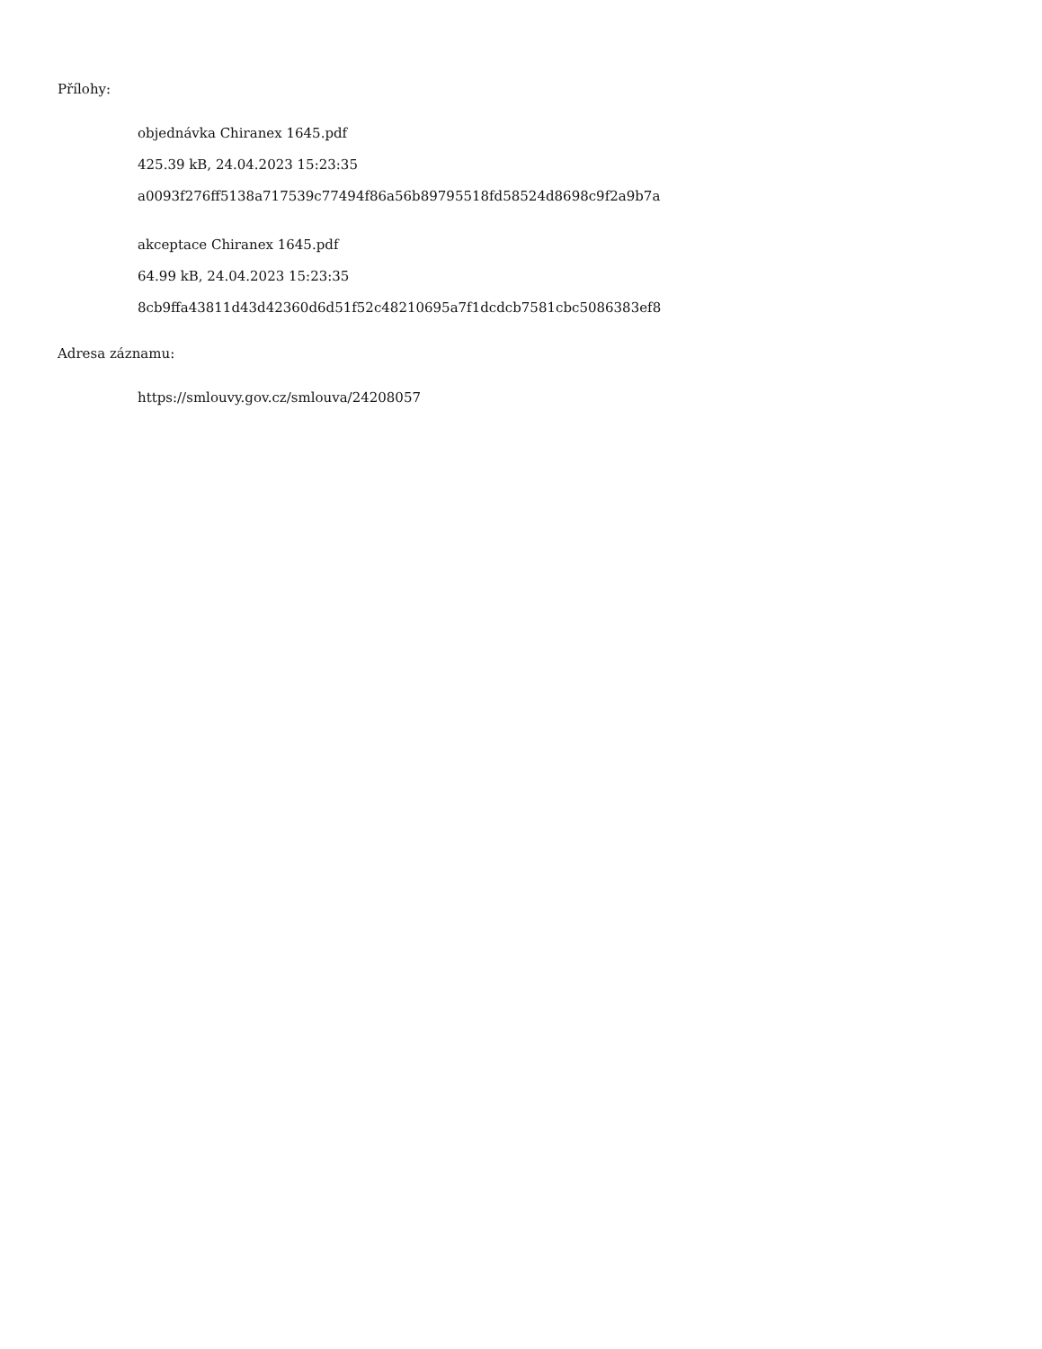Přílohy:
objednávka Chiranex 1645.pdf
425.39 kB, 24.04.2023 15:23:35
a0093f276ff5138a717539c77494f86a56b89795518fd58524d8698c9f2a9b7a
akceptace Chiranex 1645.pdf
64.99 kB, 24.04.2023 15:23:35
8cb9ffa43811d43d42360d6d51f52c48210695a7f1dcdcb7581cbc5086383ef8
Adresa záznamu:
https://smlouvy.gov.cz/smlouva/24208057